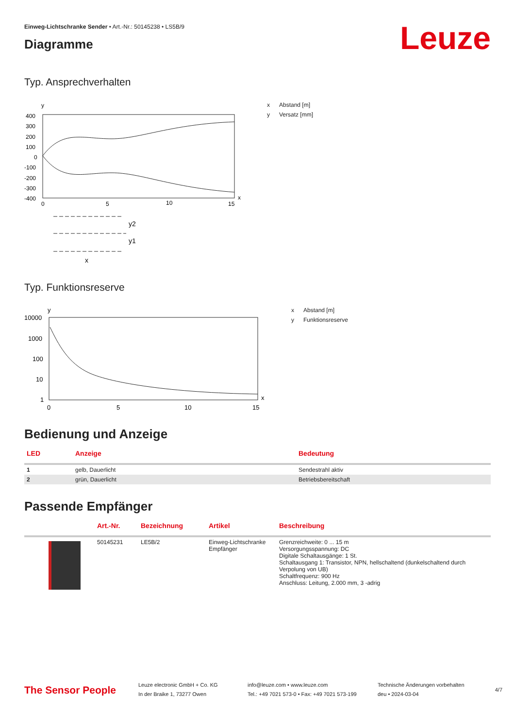Leuze
Einweg-Lichtschranke Sender • Art.-Nr.: 50145238 • LS5B/9
Diagramme
Typ. Ansprechverhalten
y
400
300
200
100
0
-100
-200
-300
-400
0
5
10
15
x
x Abstand [m]
y Versatz [mm]
y2
y1
x
Typ. Funktionsreserve
10000
1000
100
10
1
y
0
5
10
15
x
x Abstand [m]
y Funktionsreserve
Bedienung und Anzeige
| LED | Anzeige | Bedeutung |
| --- | --- | --- |
| 1 | gelb, Dauerlicht | Sendestrahl aktiv |
| 2 | grün, Dauerlicht | Betriebsbereitschaft |
Passende Empfänger
| | Art.-Nr. | Bezeichnung | Artikel | Beschreibung |
| --- | --- | --- | --- | --- |
| | 50145231 | LE5B/2 | Einweg-Lichtschranke Empfänger | Grenzreichweite: 0 ... 15 m Versorgungsspannung: DC Digitale Schaltausgänge: 1 St. Schaltausgang 1: Transistor, NPN, hellschaltend (dunkelschaltend durch Verpolung von UB) Schaltfrequenz: 900 Hz Anschluss: Leitung, 2.000 mm, 3 -adrig |
The Sensor People
Leuze electronic GmbH + Co. KG
In der Braike 1, 73277 Owen
info@leuze.com • www.leuze.com
Tel.: +49 7021 573-0 • Fax: +49 7021 573-199
Technische Änderungen vorbehalten
deu • 2024-03-04
4/7